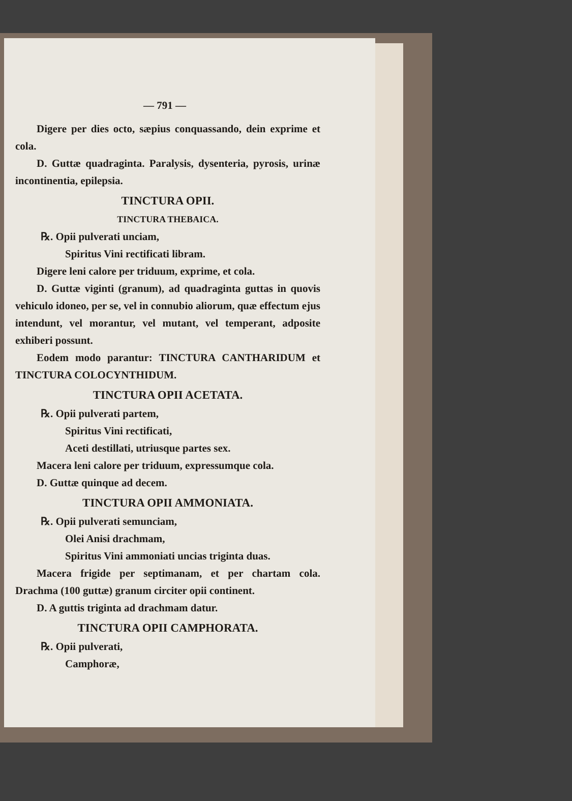— 791 —
Digere per dies octo, sæpius conquassando, dein exprime et cola.
D. Guttæ quadraginta. Paralysis, dysenteria, pyrosis, urinæ incontinentia, epilepsia.
TINCTURA OPII.
TINCTURA THEBAICA.
℞. Opii pulverati unciam,
Spiritus Vini rectificati libram.
Digere leni calore per triduum, exprime, et cola.
D. Guttæ viginti (granum), ad quadraginta guttas in quovis vehiculo idoneo, per se, vel in connubio aliorum, quæ effectum ejus intendunt, vel morantur, vel mutant, vel temperant, adposite exhiberi possunt.
Eodem modo parantur: TINCTURA CANTHARIDUM et TINCTURA COLOCYNTHIDUM.
TINCTURA OPII ACETATA.
℞. Opii pulverati partem,
Spiritus Vini rectificati,
Aceti destillati, utriusque partes sex.
Macera leni calore per triduum, expressumque cola.
D. Guttæ quinque ad decem.
TINCTURA OPII AMMONIATA.
℞. Opii pulverati semunciam,
Olei Anisi drachmam,
Spiritus Vini ammoniati uncias triginta duas.
Macera frigide per septimanam, et per chartam cola. Drachma (100 guttæ) granum circiter opii continent.
D. A guttis triginta ad drachmam datur.
TINCTURA OPII CAMPHORATA.
℞. Opii pulverati,
Camphoræ,